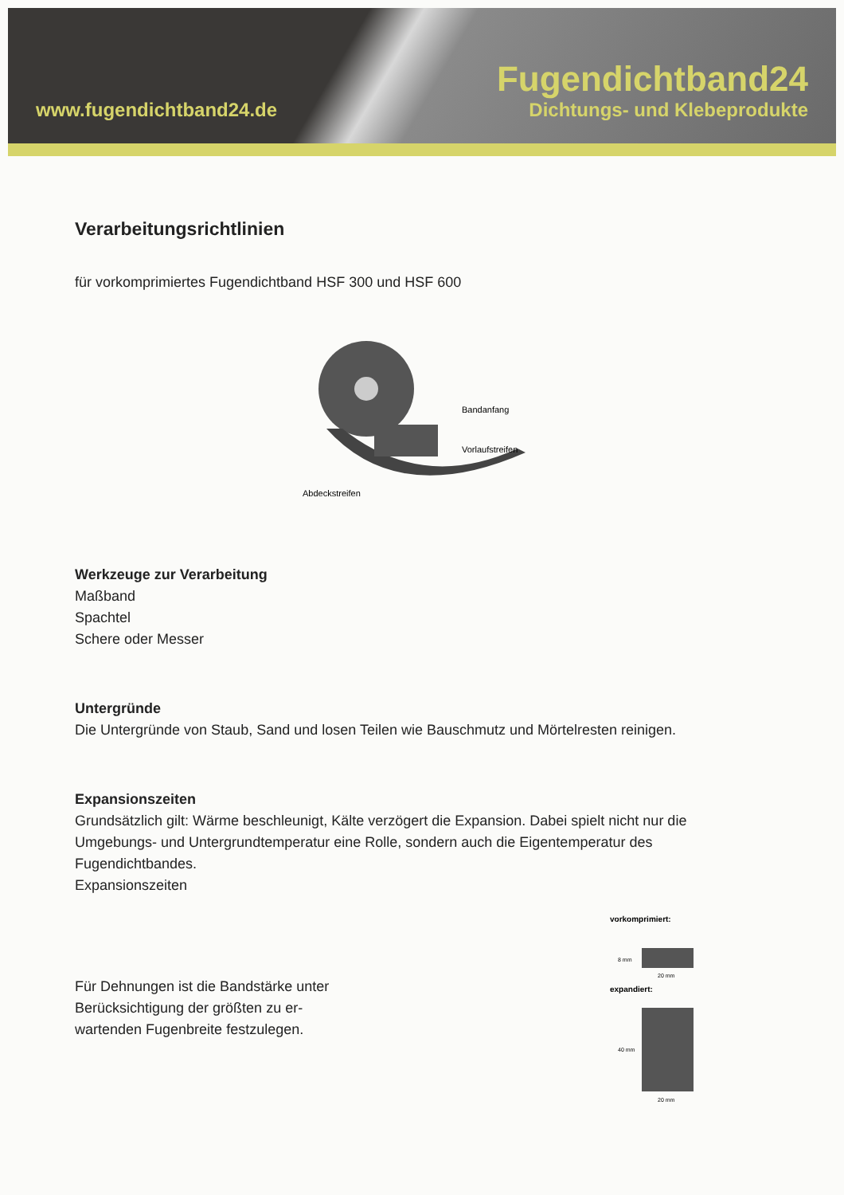www.fugendichtband24.de
Fugendichtband24
Dichtungs- und Klebeprodukte
Verarbeitungsrichtlinien
für vorkomprimiertes Fugendichtband HSF 300 und HSF 600
Bandanfang
Vorlaufstreifen
Abdeckstreifen
Werkzeuge zur Verarbeitung
Maßband
Spachtel
Schere oder Messer
Untergründe
Die Untergründe von Staub, Sand und losen Teilen wie Bauschmutz und Mörtelresten reinigen.
Expansionszeiten
Grundsätzlich gilt: Wärme beschleunigt, Kälte verzögert die Expansion. Dabei spielt nicht nur die Umgebungs- und Untergrundtemperatur eine Rolle, sondern auch die Eigentemperatur des Fugendichtbandes.
Expansionszeiten
Für Dehnungen ist die Bandstärke unter Berücksichtigung der größten zu er-wartenden Fugenbreite festzulegen.
vorkomprimiert:
8 mm
20 mm
expandiert:
40 mm
20 mm